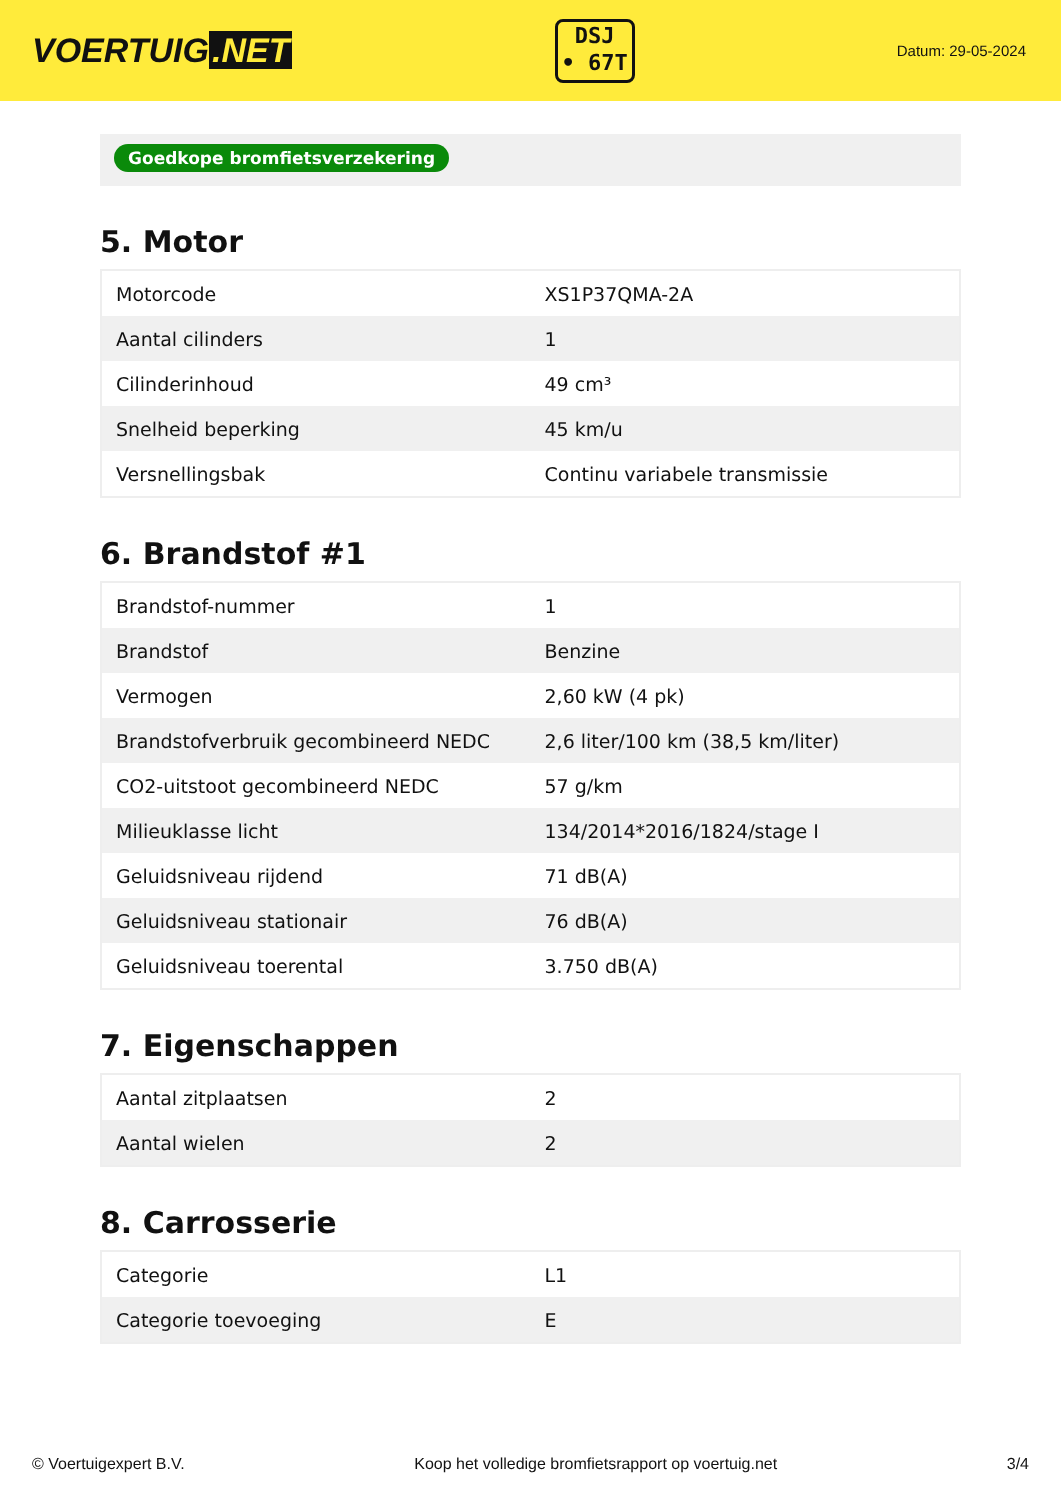VOERTUIG.NET
DSJ
• 67T
Datum: 29-05-2024
Goedkope bromfietsverzekering
5. Motor
| Motorcode | XS1P37QMA-2A |
| Aantal cilinders | 1 |
| Cilinderinhoud | 49 cm³ |
| Snelheid beperking | 45 km/u |
| Versnellingsbak | Continu variabele transmissie |
6. Brandstof #1
| Brandstof-nummer | 1 |
| Brandstof | Benzine |
| Vermogen | 2,60 kW (4 pk) |
| Brandstofverbruik gecombineerd NEDC | 2,6 liter/100 km (38,5 km/liter) |
| CO2-uitstoot gecombineerd NEDC | 57 g/km |
| Milieuklasse licht | 134/2014*2016/1824/stage I |
| Geluidsniveau rijdend | 71 dB(A) |
| Geluidsniveau stationair | 76 dB(A) |
| Geluidsniveau toerental | 3.750 dB(A) |
7. Eigenschappen
| Aantal zitplaatsen | 2 |
| Aantal wielen | 2 |
8. Carrosserie
| Categorie | L1 |
| Categorie toevoeging | E |
© Voertuigexpert B.V. Koop het volledige bromfietsrapport op voertuig.net 3/4